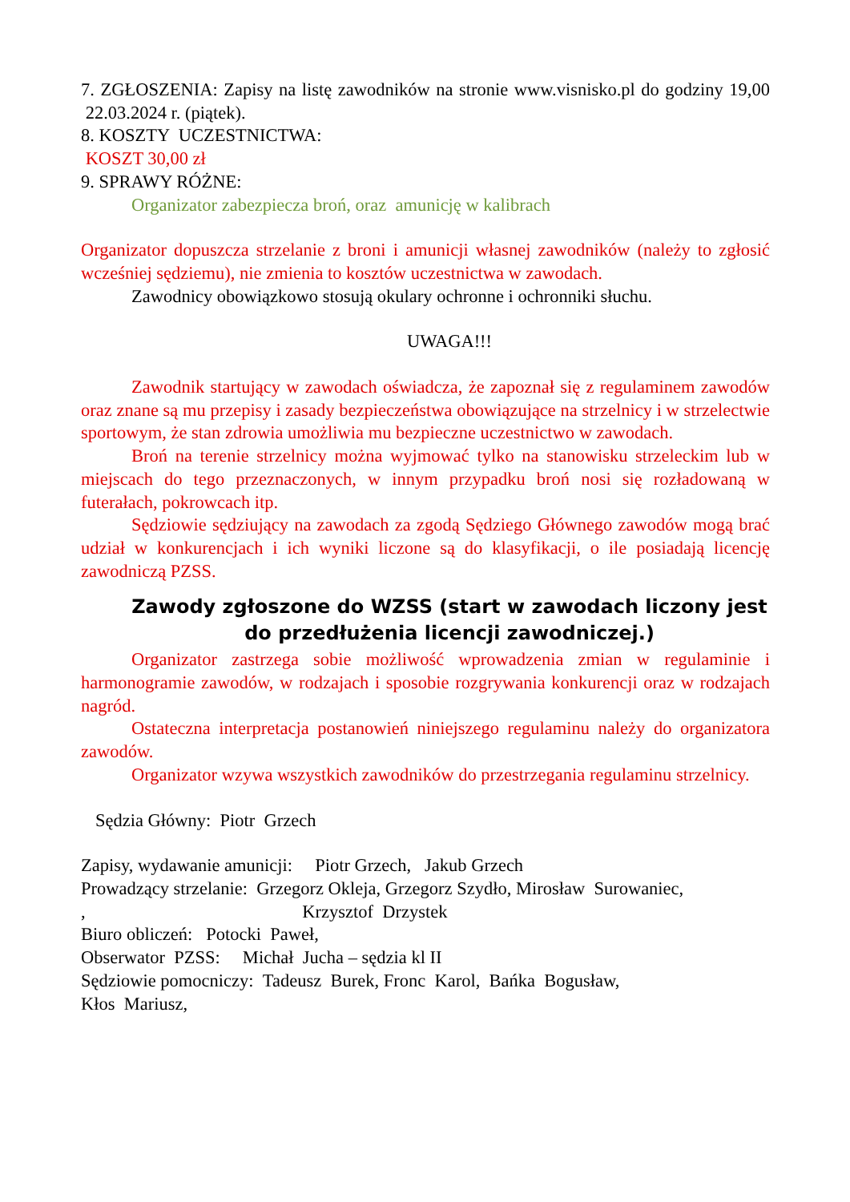7. ZGŁOSZENIA: Zapisy na listę zawodników na stronie www.visnisko.pl do godziny 19,00 22.03.2024 r. (piątek).
8. KOSZTY UCZESTNICTWA:
KOSZT 30,00 zł
9. SPRAWY RÓŻNE:
Organizator zabezpiecza broń, oraz amunicję w kalibrach
Organizator dopuszcza strzelanie z broni i amunicji własnej zawodników (należy to zgłosić wcześniej sędziemu), nie zmienia to kosztów uczestnictwa w zawodach.
Zawodnicy obowiązkowo stosują okulary ochronne i ochronniki słuchu.
UWAGA!!!
Zawodnik startujący w zawodach oświadcza, że zapoznał się z regulaminem zawodów oraz znane są mu przepisy i zasady bezpieczeństwa obowiązujące na strzelnicy i w strzelectwie sportowym, że stan zdrowia umożliwia mu bezpieczne uczestnictwo w zawodach.
Broń na terenie strzelnicy można wyjmować tylko na stanowisku strzeleckim lub w miejscach do tego przeznaczonych, w innym przypadku broń nosi się rozładowaną w futerałach, pokrowcach itp.
Sędziowie sędziujący na zawodach za zgodą Sędziego Głównego zawodów mogą brać udział w konkurencjach i ich wyniki liczone są do klasyfikacji, o ile posiadają licencję zawodniczą PZSS.
Zawody zgłoszone do WZSS (start w zawodach liczony jest do przedłużenia licencji zawodniczej.)
Organizator zastrzega sobie możliwość wprowadzenia zmian w regulaminie i harmonogramie zawodów, w rodzajach i sposobie rozgrywania konkurencji oraz w rodzajach nagród.
Ostateczna interpretacja postanowień niniejszego regulaminu należy do organizatora zawodów.
Organizator wzywa wszystkich zawodników do przestrzegania regulaminu strzelnicy.
Sędzia Główny: Piotr Grzech
Zapisy, wydawanie amunicji: Piotr Grzech, Jakub Grzech
Prowadzący strzelanie: Grzegorz Okleja, Grzegorz Szydło, Mirosław Surowaniec,
, Krzysztof Drzystek
Biuro obliczeń: Potocki Paweł,
Obserwator PZSS: Michał Jucha – sędzia kl II
Sędziowie pomocniczy: Tadeusz Burek, Fronc Karol, Bańka Bogusław,
Kłos Mariusz,